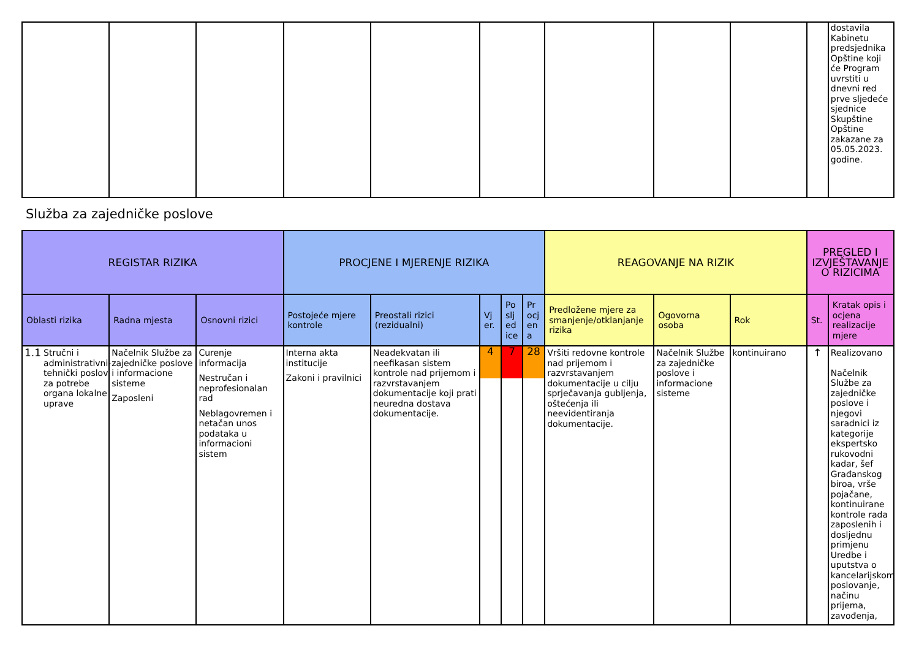| | | | | | | | | | | dostavila Kabinetu predsjednika Opštine koji će Program uvrstiti u dnevni red prve sljedeće sjednice Skupštine Opštine zakazane za 05.05.2023. godine. |
Služba za zajedničke poslove
| REGISTAR RIZIKA | | | PROCJENE I MJERENJE RIZIKA | | | | | REAGOVANJE NA RIZIK | | | PREGLED I IZVJEŠTAVANJE O RIZICIMA | |
| --- | --- | --- | --- | --- | --- | --- | --- | --- | --- | --- | --- | --- |
| Oblasti rizika | Radna mjesta | Osnovni rizici | Postojeće mjere kontrole | Preostali rizici (rezidualni) | Vj er. | Po slj ed ice | Pr ocj en a | Predložene mjere za smanjenje/otklanjanje rizika | Ogovorna osoba | Rok | St. | Kratak opis i ocjena realizacije mjere |
| 1.1 Stručni i administrativni-tehnički poslovi za potrebe organa lokalne uprave | Načelnik Službe za zajedničke poslove i informacione sisteme Zaposleni | Curenje informacija Nestručan i neprofesionalan rad Neblagovremen i netačan unos podataka u informacioni sistem | Interna akta institucije Zakoni i pravilnici | Neadekvatan ili neefikasan sistem kontrole nad prijemom i razvrstavanjem dokumentacije koji prati neuredna dostava dokumentacije. | 4 | 7 | 28 | Vršiti redovne kontrole nad prijemom i razvrstavanjem dokumentacije u cilju sprječavanja gubljenja, oštećenja ili neevidentiranja dokumentacije. | Načelnik Službe za zajedničke poslove i informacione sisteme | kontinuirano | ↑ | Realizovano Načelnik Službe za zajedničke poslove i njegovi saradnici iz kategorije ekspertsko rukovodni kadar, šef Građanskog biroa, vrše pojačane, kontinuirane kontrole rada zaposlenih i dosljednu primjenu Uredbe i uputstva o kancelarijskom poslovanje, načinu prijema, zavođenja, |